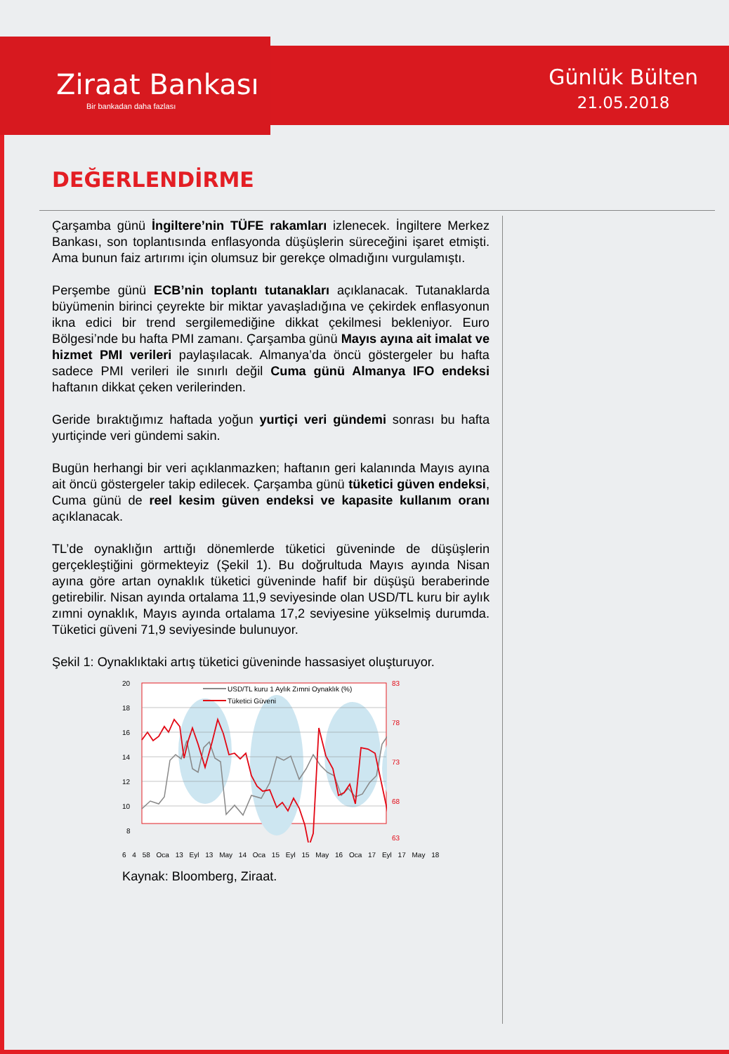Ziraat Bankası
Bir bankadan daha fazlası
Günlük Bülten
21.05.2018
DEĞERLENDİRME
Çarşamba günü İngiltere’nin TÜFE rakamları izlenecek. İngiltere Merkez Bankası, son toplantısında enflasyonda düşüşlerin süreceğini işaret etmişti. Ama bunun faiz artırımı için olumsuz bir gerekçe olmadığını vurgulamıştı.
Perşembe günü ECB’nin toplantı tutanakları açıklanacak. Tutanaklarda büyümenin birinci çeyrekte bir miktar yavaşladığına ve çekirdek enflasyonun ikna edici bir trend sergilemediğine dikkat çekilmesi bekleniyor. Euro Bölgesi’nde bu hafta PMI zamanı. Çarşamba günü Mayıs ayına ait imalat ve hizmet PMI verileri paylaşılacak. Almanya’da öncü göstergeler bu hafta sadece PMI verileri ile sınırlı değil Cuma günü Almanya IFO endeksi haftanın dikkat çeken verilerinden.
Geride bıraktığımız haftada yoğun yurtiçi veri gündemi sonrası bu hafta yurtiçinde veri gündemi sakin.
Bugün herhangi bir veri açıklanmazken; haftanın geri kalanında Mayıs ayına ait öncü göstergeler takip edilecek. Çarşamba günü tüketici güven endeksi, Cuma günü de reel kesim güven endeksi ve kapasite kullanım oranı açıklanacak.
TL’de oynaklığın arttığı dönemlerde tüketici güveninde de düşüşlerin gerçekleştiğini görmekteyiz (Şekil 1). Bu doğrultuda Mayıs ayında Nisan ayına göre artan oynaklık tüketici güveninde hafif bir düşüşü beraberinde getirebilir. Nisan ayında ortalama 11,9 seviyesinde olan USD/TL kuru bir aylık zımni oynaklık, Mayıs ayında ortalama 17,2 seviyesine yükselmiş durumda. Tüketici güveni 71,9 seviyesinde bulunuyor.
Şekil 1: Oynaklıktaki artış tüketici güveninde hassasiyet oluşturuyor.
USD/TL kuru 1 Aylık Zımni Oynaklık (%)
Tüketici Güveni
20
18
16
14
12
10
8
83
78
73
68
63
6 4 58 Oca 13 Eyl 13 May 14 Oca 15 Eyl 15 May 16 Oca 17 Eyl 17 May 18
Kaynak: Bloomberg, Ziraat.